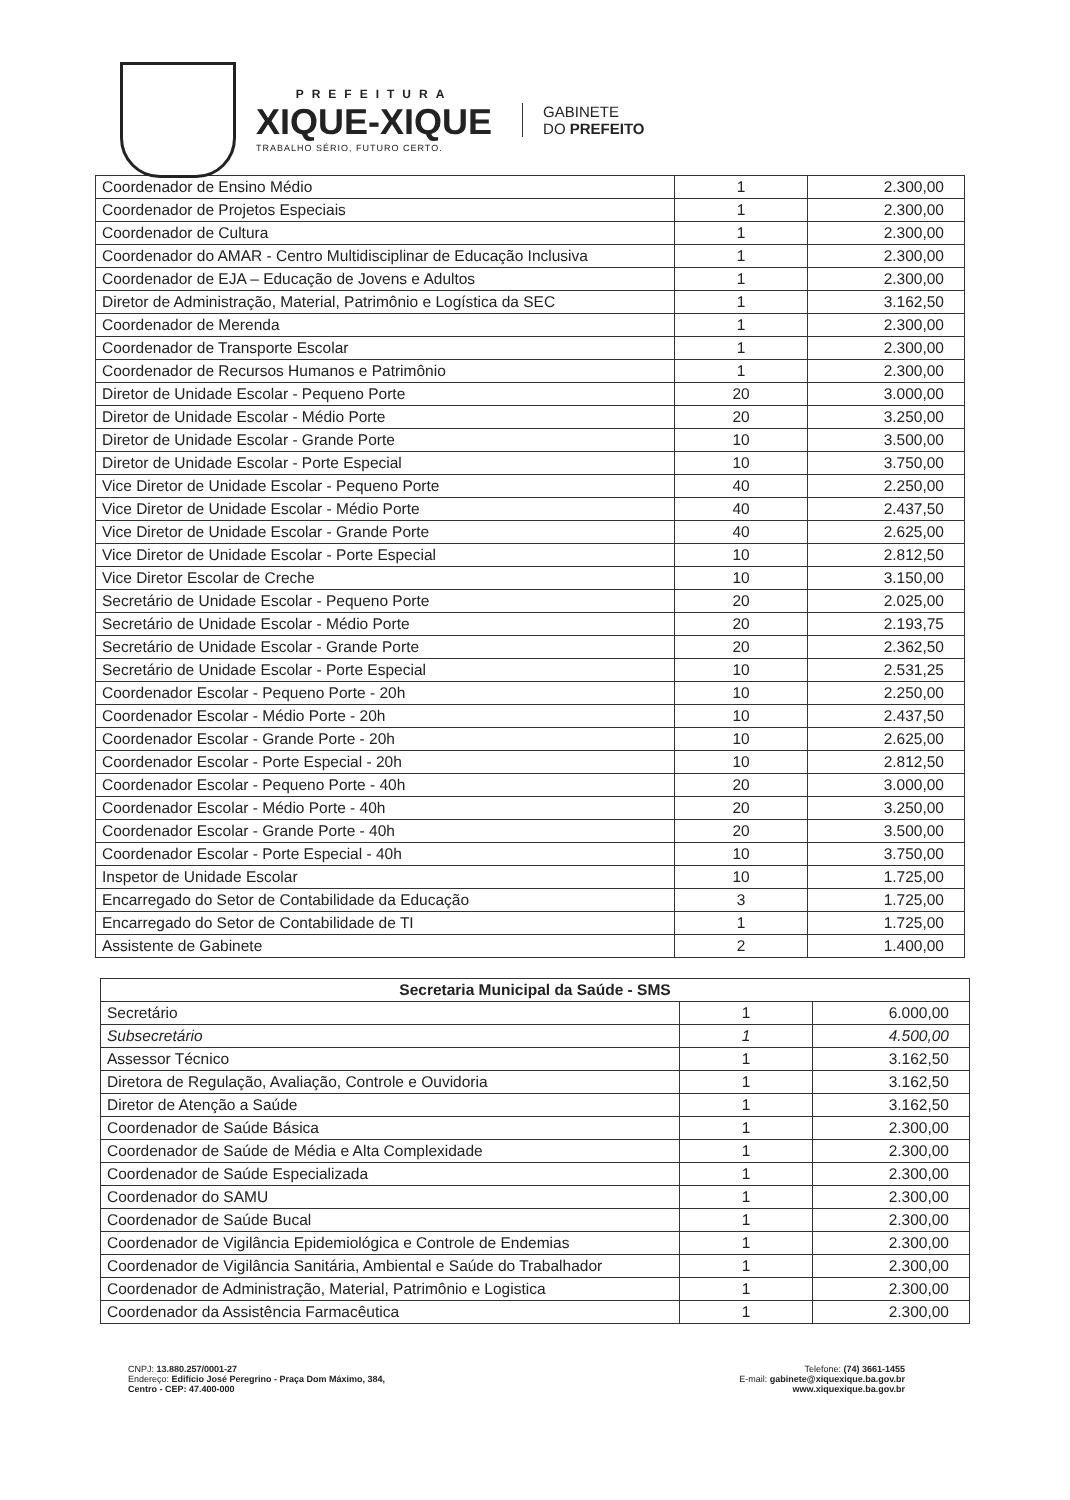PREFEITURA
XIQUE-XIQUE
TRABALHO SÉRIO, FUTURO CERTO.
GABINETE
DO PREFEITO
| Coordenador de Ensino Médio | 1 | 2.300,00 |
| Coordenador de Projetos Especiais | 1 | 2.300,00 |
| Coordenador de Cultura | 1 | 2.300,00 |
| Coordenador do AMAR - Centro Multidisciplinar de Educação Inclusiva | 1 | 2.300,00 |
| Coordenador de EJA – Educação de Jovens e Adultos | 1 | 2.300,00 |
| Diretor de Administração, Material, Patrimônio e Logística da SEC | 1 | 3.162,50 |
| Coordenador de Merenda | 1 | 2.300,00 |
| Coordenador de Transporte Escolar | 1 | 2.300,00 |
| Coordenador de Recursos Humanos e Patrimônio | 1 | 2.300,00 |
| Diretor de Unidade Escolar - Pequeno Porte | 20 | 3.000,00 |
| Diretor de Unidade Escolar - Médio Porte | 20 | 3.250,00 |
| Diretor de Unidade Escolar - Grande Porte | 10 | 3.500,00 |
| Diretor de Unidade Escolar - Porte Especial | 10 | 3.750,00 |
| Vice Diretor de Unidade Escolar - Pequeno Porte | 40 | 2.250,00 |
| Vice Diretor de Unidade Escolar - Médio Porte | 40 | 2.437,50 |
| Vice Diretor de Unidade Escolar - Grande Porte | 40 | 2.625,00 |
| Vice Diretor de Unidade Escolar - Porte Especial | 10 | 2.812,50 |
| Vice Diretor Escolar de Creche | 10 | 3.150,00 |
| Secretário de Unidade Escolar - Pequeno Porte | 20 | 2.025,00 |
| Secretário de Unidade Escolar - Médio Porte | 20 | 2.193,75 |
| Secretário de Unidade Escolar - Grande Porte | 20 | 2.362,50 |
| Secretário de Unidade Escolar - Porte Especial | 10 | 2.531,25 |
| Coordenador Escolar - Pequeno Porte - 20h | 10 | 2.250,00 |
| Coordenador Escolar - Médio Porte - 20h | 10 | 2.437,50 |
| Coordenador Escolar - Grande Porte - 20h | 10 | 2.625,00 |
| Coordenador Escolar - Porte Especial - 20h | 10 | 2.812,50 |
| Coordenador Escolar - Pequeno Porte - 40h | 20 | 3.000,00 |
| Coordenador Escolar - Médio Porte - 40h | 20 | 3.250,00 |
| Coordenador Escolar - Grande Porte - 40h | 20 | 3.500,00 |
| Coordenador Escolar - Porte Especial - 40h | 10 | 3.750,00 |
| Inspetor de Unidade Escolar | 10 | 1.725,00 |
| Encarregado do Setor de Contabilidade da Educação | 3 | 1.725,00 |
| Encarregado do Setor de Contabilidade de TI | 1 | 1.725,00 |
| Assistente de Gabinete | 2 | 1.400,00 |
| Secretaria Municipal da Saúde - SMS | | |
| --- | --- | --- |
| Secretário | 1 | 6.000,00 |
| Subsecretário | 1 | 4.500,00 |
| Assessor Técnico | 1 | 3.162,50 |
| Diretora de Regulação, Avaliação, Controle e Ouvidoria | 1 | 3.162,50 |
| Diretor de Atenção a Saúde | 1 | 3.162,50 |
| Coordenador de Saúde Básica | 1 | 2.300,00 |
| Coordenador de Saúde de Média e Alta Complexidade | 1 | 2.300,00 |
| Coordenador de Saúde Especializada | 1 | 2.300,00 |
| Coordenador do SAMU | 1 | 2.300,00 |
| Coordenador de Saúde Bucal | 1 | 2.300,00 |
| Coordenador de Vigilância Epidemiológica e Controle de Endemias | 1 | 2.300,00 |
| Coordenador de Vigilância Sanitária, Ambiental e Saúde do Trabalhador | 1 | 2.300,00 |
| Coordenador de Administração, Material, Patrimônio e Logistica | 1 | 2.300,00 |
| Coordenador da Assistência Farmacêutica | 1 | 2.300,00 |
CNPJ: 13.880.257/0001-27
Endereço: Edifício José Peregrino - Praça Dom Máximo, 384,
Centro - CEP: 47.400-000
Telefone: (74) 3661-1455
E-mail: gabinete@xiquexique.ba.gov.br
www.xiquexique.ba.gov.br